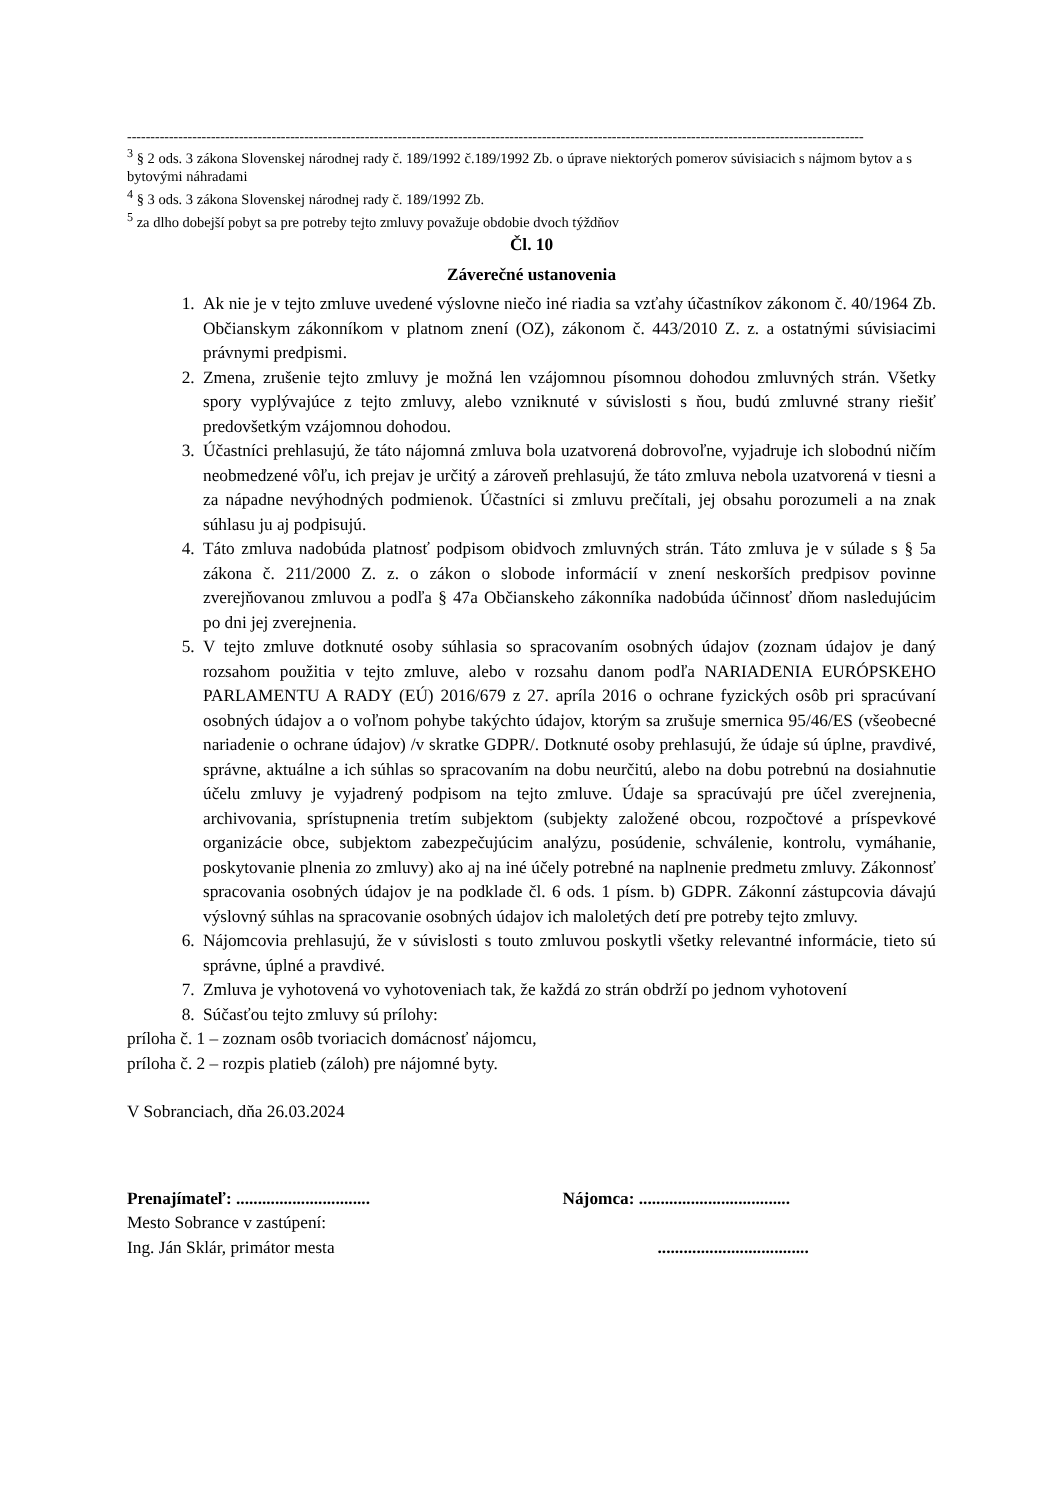--------------------------------------------------------------------------------------------------------------------------------------------------------------
<sup>3</sup> § 2 ods. 3 zákona Slovenskej národnej rady č. 189/1992 č.189/1992 Zb. o úprave niektorých pomerov súvisiacich s nájmom bytov a s bytovými náhradami
<sup>4</sup> § 3 ods. 3 zákona Slovenskej národnej rady č. 189/1992 Zb.
<sup>5</sup> za dlho dobejší pobyt sa pre potreby tejto zmluvy považuje obdobie dvoch týždňov
Čl. 10
Záverečné ustanovenia
1. Ak nie je v tejto zmluve uvedené výslovne niečo iné riadia sa vzťahy účastníkov zákonom č. 40/1964 Zb. Občianskym zákonníkom v platnom znení (OZ), zákonom č. 443/2010 Z. z. a ostatnými súvisiacimi právnymi predpismi.
2. Zmena, zrušenie tejto zmluvy je možná len vzájomnou písomnou dohodou zmluvných strán. Všetky spory vyplývajúce z tejto zmluvy, alebo vzniknuté v súvislosti s ňou, budú zmluvné strany riešiť predovšetkým vzájomnou dohodou.
3. Účastníci prehlasujú, že táto nájomná zmluva bola uzatvorená dobrovoľne, vyjadruje ich slobodnú ničím neobmedzené vôľu, ich prejav je určitý a zároveň prehlasujú, že táto zmluva nebola uzatvorená v tiesni a za nápadne nevýhodných podmienok. Účastníci si zmluvu prečítali, jej obsahu porozumeli a na znak súhlasu ju aj podpisujú.
4. Táto zmluva nadobúda platnosť podpisom obidvoch zmluvných strán. Táto zmluva je v súlade s § 5a zákona č. 211/2000 Z. z. o zákon o slobode informácií v znení neskorších predpisov povinne zverejňovanou zmluvou a podľa § 47a Občianskeho zákonníka nadobúda účinnosť dňom nasledujúcim po dni jej zverejnenia.
5. V tejto zmluve dotknuté osoby súhlasia so spracovaním osobných údajov (zoznam údajov je daný rozsahom použitia v tejto zmluve, alebo v rozsahu danom podľa NARIADENIA EURÓPSKEHO PARLAMENTU A RADY (EÚ) 2016/679 z 27. apríla 2016 o ochrane fyzických osôb pri spracúvaní osobných údajov a o voľnom pohybe takýchto údajov, ktorým sa zrušuje smernica 95/46/ES (všeobecné nariadenie o ochrane údajov) /v skratke GDPR/. Dotknuté osoby prehlasujú, že údaje sú úplne, pravdivé, správne, aktuálne a ich súhlas so spracovaním na dobu neurčitú, alebo na dobu potrebnú na dosiahnutie účelu zmluvy je vyjadrený podpisom na tejto zmluve. Údaje sa spracúvajú pre účel zverejnenia, archivovania, sprístupnenia tretím subjektom (subjekty založené obcou, rozpočtové a príspevkové organizácie obce, subjektom zabezpečujúcim analýzu, posúdenie, schválenie, kontrolu, vymáhanie, poskytovanie plnenia zo zmluvy) ako aj na iné účely potrebné na naplnenie predmetu zmluvy. Zákonnosť spracovania osobných údajov je na podklade čl. 6 ods. 1 písm. b) GDPR. Zákonní zástupcovia dávajú výslovný súhlas na spracovanie osobných údajov ich maloletých detí pre potreby tejto zmluvy.
6. Nájomcovia prehlasujú, že v súvislosti s touto zmluvou poskytli všetky relevantné informácie, tieto sú správne, úplné a pravdivé.
7. Zmluva je vyhotovená vo vyhotoveniach tak, že každá zo strán obdrží po jednom vyhotovení
8. Súčasťou tejto zmluvy sú prílohy:
príloha č. 1 – zoznam osôb tvoriacich domácnosť nájomcu,
príloha č. 2 – rozpis platieb (záloh) pre nájomné byty.
V Sobranciach, dňa 26.03.2024
Prenajímateľ: ...............................
Mesto Sobrance v zastúpení:
Ing. Ján Sklár, primátor mesta
Nájomca: ...................................
...................................